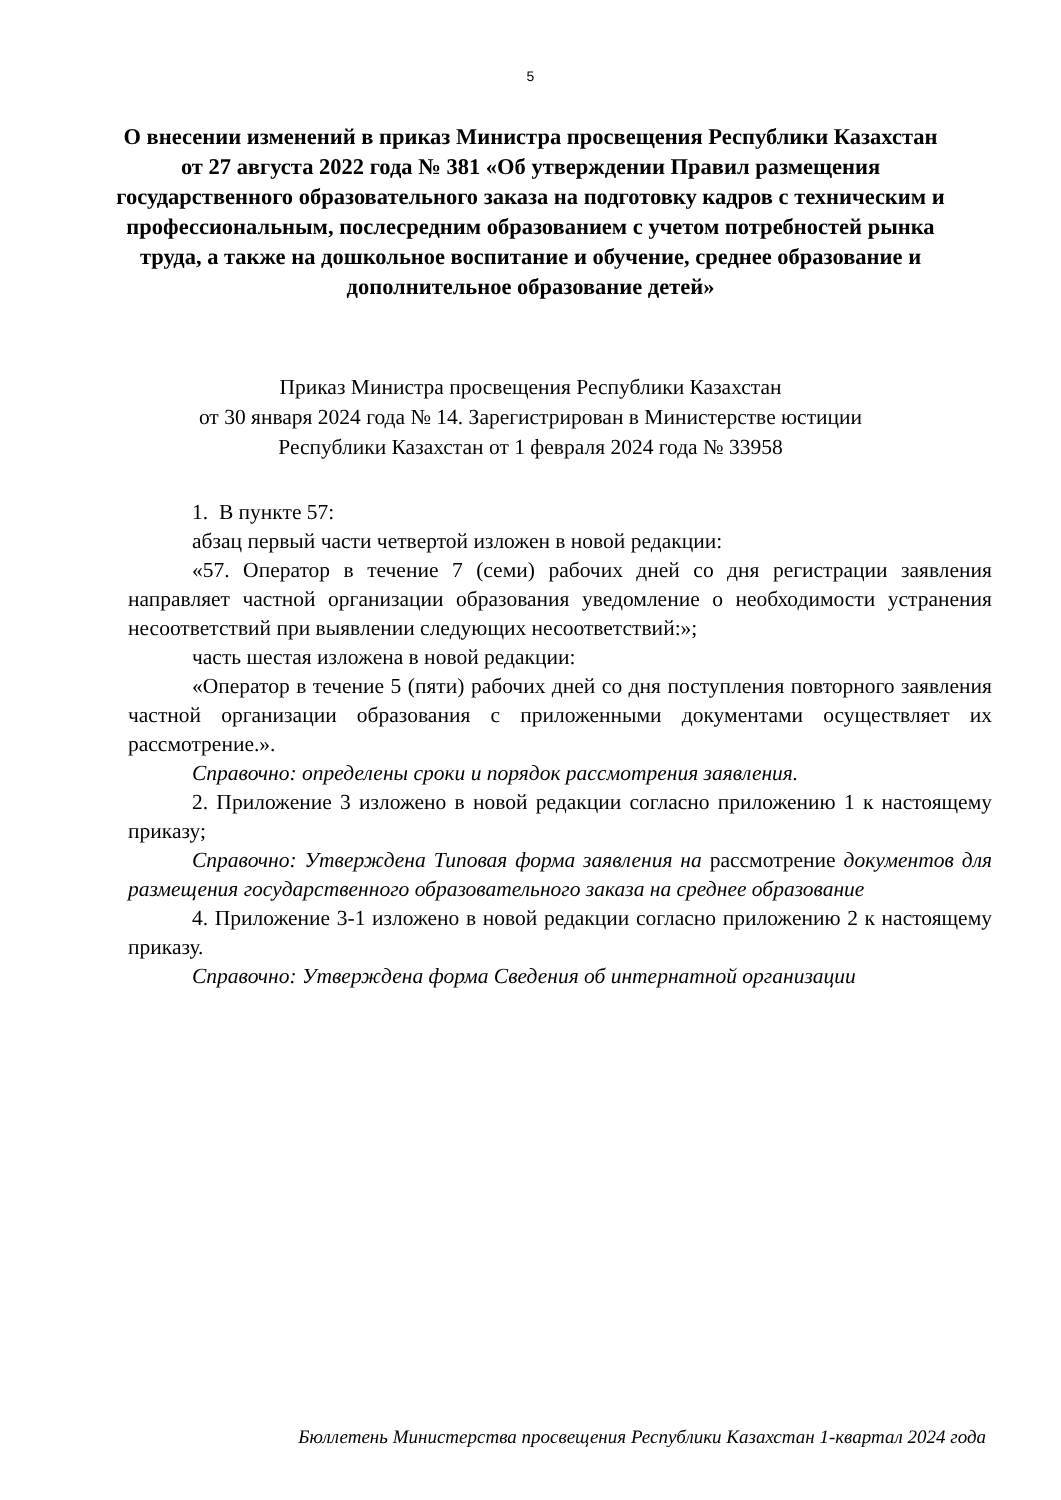5
О внесении изменений в приказ Министра просвещения Республики Казахстан от 27 августа 2022 года № 381 «Об утверждении Правил размещения государственного образовательного заказа на подготовку кадров с техническим и профессиональным, послесредним образованием с учетом потребностей рынка труда, а также на дошкольное воспитание и обучение, среднее образование и дополнительное образование детей»
Приказ Министра просвещения Республики Казахстан
от 30 января 2024 года № 14. Зарегистрирован в Министерстве юстиции
Республики Казахстан от 1 февраля 2024 года № 33958
1. В пункте 57:
абзац первый части четвертой изложен в новой редакции:
«57. Оператор в течение 7 (семи) рабочих дней со дня регистрации заявления направляет частной организации образования уведомление о необходимости устранения несоответствий при выявлении следующих несоответствий:»;
часть шестая изложена в новой редакции:
«Оператор в течение 5 (пяти) рабочих дней со дня поступления повторного заявления частной организации образования с приложенными документами осуществляет их рассмотрение.».
Справочно: определены сроки и порядок рассмотрения заявления.
2. Приложение 3 изложено в новой редакции согласно приложению 1 к настоящему приказу;
Справочно: Утверждена Типовая форма заявления на рассмотрение документов для размещения государственного образовательного заказа на среднее образование
4. Приложение 3-1 изложено в новой редакции согласно приложению 2 к настоящему приказу.
Справочно: Утверждена форма Сведения об интернатной организации
Бюллетень Министерства просвещения Республики Казахстан 1-квартал 2024 года